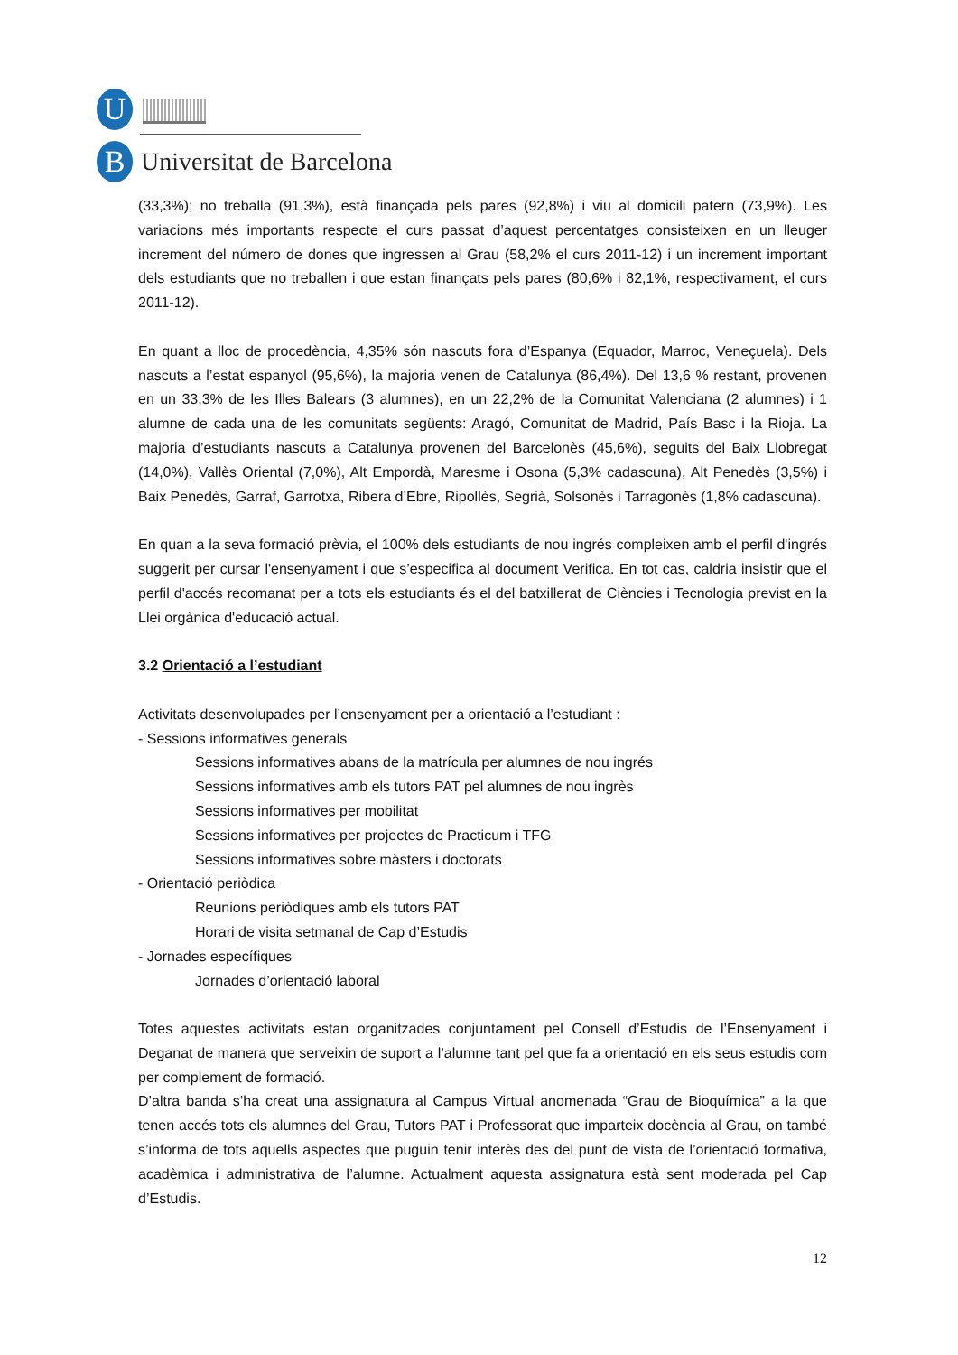U
B Universitat de Barcelona
(33,3%); no treballa (91,3%), està finançada pels pares (92,8%) i viu al domicili patern (73,9%). Les variacions més importants respecte el curs passat d’aquest percentatges consisteixen en un lleuger increment del número de dones que ingressen al Grau (58,2% el curs 2011-12) i un increment important dels estudiants que no treballen i que estan finançats pels pares (80,6% i 82,1%, respectivament, el curs 2011-12).
En quant a lloc de procedència, 4,35% són nascuts fora d’Espanya (Equador, Marroc, Veneçuela). Dels nascuts a l’estat espanyol (95,6%), la majoria venen de Catalunya (86,4%). Del 13,6 % restant, provenen en un 33,3% de les Illes Balears (3 alumnes), en un 22,2% de la Comunitat Valenciana (2 alumnes) i 1 alumne de cada una de les comunitats següents: Aragó, Comunitat de Madrid, País Basc i la Rioja. La majoria d’estudiants nascuts a Catalunya provenen del Barcelonès (45,6%), seguits del Baix Llobregat (14,0%), Vallès Oriental (7,0%), Alt Empordà, Maresme i Osona (5,3% cadascuna), Alt Penedès (3,5%) i Baix Penedès, Garraf, Garrotxa, Ribera d’Ebre, Ripollès, Segrià, Solsonès i Tarragonès (1,8% cadascuna).
En quan a la seva formació prèvia, el 100% dels estudiants de nou ingrés compleixen amb el perfil d'ingrés suggerit per cursar l'ensenyament i que s’especifica al document Verifica. En tot cas, caldria insistir que el perfil d'accés recomanat per a tots els estudiants és el del batxillerat de Ciències i Tecnologia previst en la Llei orgànica d'educació actual.
3.2 Orientació a l’estudiant
Activitats desenvolupades per l’ensenyament per a orientació a l’estudiant :
- Sessions informatives generals
Sessions informatives abans de la matrícula per alumnes de nou ingrés
Sessions informatives amb els tutors PAT pel alumnes de nou ingrès
Sessions informatives per mobilitat
Sessions informatives per projectes de Practicum i TFG
Sessions informatives sobre màsters i doctorats
- Orientació periòdica
Reunions periòdiques amb els tutors PAT
Horari de visita setmanal de Cap d’Estudis
- Jornades específiques
Jornades d’orientació laboral
Totes aquestes activitats estan organitzades conjuntament pel Consell d’Estudis de l’Ensenyament i Deganat de manera que serveixin de suport a l’alumne tant pel que fa a orientació en els seus estudis com per complement de formació.
D’altra banda s’ha creat una assignatura al Campus Virtual anomenada “Grau de Bioquímica” a la que tenen accés tots els alumnes del Grau, Tutors PAT i Professorat que imparteix docència al Grau, on també s’informa de tots aquells aspectes que puguin tenir interès des del punt de vista de l’orientació formativa, acadèmica i administrativa de l’alumne. Actualment aquesta assignatura està sent moderada pel Cap d’Estudis.
12